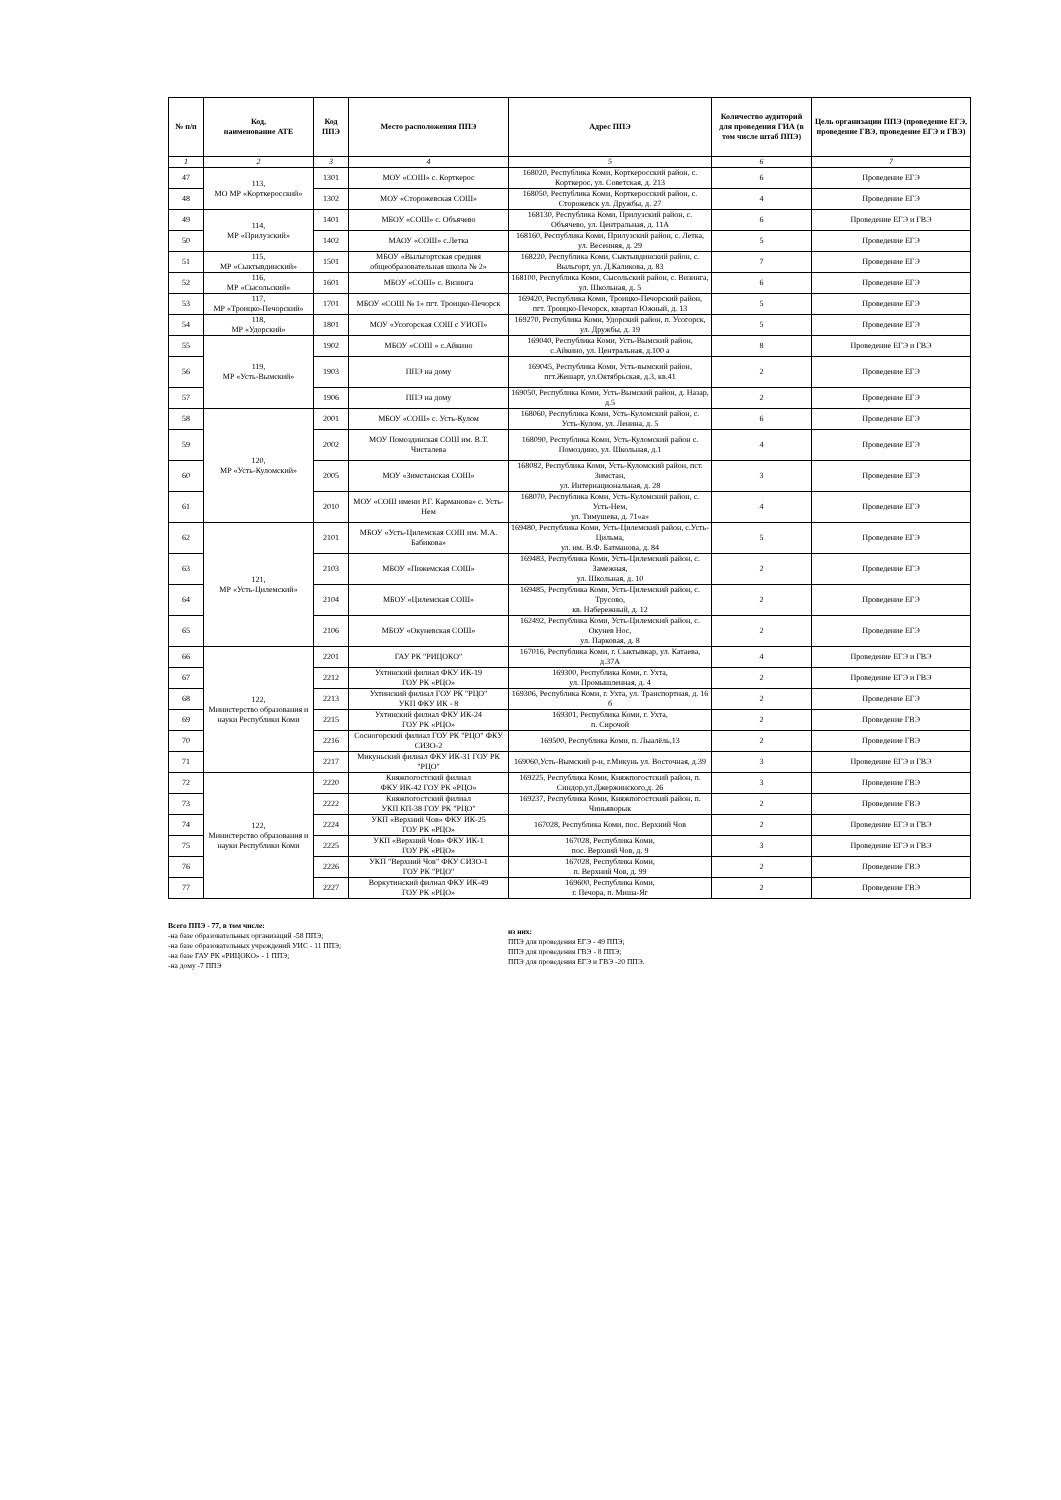| № п/п | Код, наименование АТЕ | Код ППЭ | Место расположения ППЭ | Адрес ППЭ | Количество аудиторий для проведения ГИА (в том числе штаб ППЭ) | Цель организации ППЭ (проведение ЕГЭ, проведение ГВЭ, проведение ЕГЭ и ГВЭ) |
| --- | --- | --- | --- | --- | --- | --- |
| 1 | 2 | 3 | 4 | 5 | 6 | 7 |
| 47 | 113, МО МР «Корткеросский» | 1301 | МОУ «СОШ» с. Корткерос | 168020, Республика Коми, Корткеросский район, с. Корткерос, ул. Советская, д. 213 | 6 | Проведение ЕГЭ |
| 48 | | 1302 | МОУ «Сторожевская СОШ» | 168050, Республика Коми, Корткеросский район, с. Сторожевск ул. Дружбы, д. 27 | 4 | Проведение ЕГЭ |
| 49 | 114, МР «Прилузский» | 1401 | МБОУ «СОШ» с. Объячево | 168130, Республика Коми, Прилузский район, с. Объячево, ул. Центральная, д. 11А | 6 | Проведение ЕГЭ и ГВЭ |
| 50 | | 1402 | МАОУ «СОШ» с.Летка | 168160, Республика Коми, Прилузский район, с. Летка, ул. Весенняя, д. 29 | 5 | Проведение ЕГЭ |
| 51 | 115, МР «Сыктывдинский» | 1501 | МБОУ «Выльгортская средняя общеобразовательная школа № 2» | 168220, Республика Коми, Сыктывдинский район, с. Выльгорт, ул. Д.Каликова, д. 83 | 7 | Проведение ЕГЭ |
| 52 | 116, МР «Сысольский» | 1601 | МБОУ «СОШ» с. Визинга | 168100, Республика Коми, Сысольский район, с. Визинга, ул. Школьная, д. 5 | 6 | Проведение ЕГЭ |
| 53 | 117, МР «Троицко-Печорский» | 1701 | МБОУ «СОШ № 1» пгт. Троицко-Печорск | 169420, Республика Коми, Троицко-Печорский район, пгт. Троицко-Печорск, квартал Южный, д. 13 | 5 | Проведение ЕГЭ |
| 54 | 118, МР «Удорский» | 1801 | МОУ «Усогорская СОШ с УИОП» | 169270, Республика Коми, Удорский район, п. Усогорск, ул. Дружбы, д. 19 | 5 | Проведение ЕГЭ |
| 55 | 119, МР «Усть-Вымский» | 1902 | МБОУ «СОШ » с.Айкино | 169040, Республика Коми, Усть-Вымский район, с.Айкино, ул. Центральная, д.100 а | 8 | Проведение ЕГЭ и ГВЭ |
| 56 | | 1903 | ППЭ на дому | 169045, Республика Коми, Усть-вымский район, пгт.Жешарт, ул.Октябрьская, д.3, кв.41 | 2 | Проведение ЕГЭ |
| 57 | | 1906 | ППЭ на дому | 169050, Республика Коми, Усть-Вымский район, д. Назар, д.5 | 2 | Проведение ЕГЭ |
| 58 | 120, МР «Усть-Куломский» | 2001 | МБОУ «СОШ» с. Усть-Кулом | 168060, Республика Коми, Усть-Куломский район, с. Усть-Кулом, ул. Ленина, д. 5 | 6 | Проведение ЕГЭ |
| 59 | | 2002 | МОУ Помоздинская СОШ им. В.Т. Чисталева | 168090, Республика Коми, Усть-Куломский район с. Помоздино, ул. Школьная, д.1 | 4 | Проведение ЕГЭ |
| 60 | | 2005 | МОУ «Зимстанская СОШ» | 168082, Республика Коми, Усть-Куломский район, пст. Зимстан, ул. Интернациональная, д. 28 | 3 | Проведение ЕГЭ |
| 61 | | 2010 | МОУ «СОШ имени Р.Г. Карманова» с. Усть-Нем | 168070, Республика Коми, Усть-Куломский район, с. Усть-Нем, ул. Тимушева, д. 71«а» | 4 | Проведение ЕГЭ |
| 62 | 121, МР «Усть-Цилемский» | 2101 | МБОУ «Усть-Цилемская СОШ им. М.А. Бабикова» | 169480, Республика Коми, Усть-Цилемский район, с.Усть-Цильма, ул. им. В.Ф. Батманова, д. 84 | 5 | Проведение ЕГЭ |
| 63 | | 2103 | МБОУ «Пижемская СОШ» | 169483, Республика Коми, Усть-Цилемский район, с. Замежная, ул. Школьная, д. 10 | 2 | Проведение ЕГЭ |
| 64 | | 2104 | МБОУ «Цилемская СОШ» | 169485, Республика Коми, Усть-Цилемский район, с. Трусово, кв. Набережный, д. 12 | 2 | Проведение ЕГЭ |
| 65 | | 2106 | МБОУ «Окуневская СОШ» | 162492, Республика Коми, Усть-Цилемский район, с. Окунев Нос, ул. Парковая, д. 8 | 2 | Проведение ЕГЭ |
| 66 | 122, Министерство образования и науки Республики Коми | 2201 | ГАУ РК "РИЦОКО" | 167016, Республика Коми, г. Сыктывкар, ул. Катаева, д.37А | 4 | Проведение ЕГЭ и ГВЭ |
| 67 | | 2212 | Ухтинский филиал ФКУ ИК-19 ГОУ РК «РЦО» | 169300, Республика Коми, г. Ухта, ул. Промышленная, д. 4 | 2 | Проведение ЕГЭ и ГВЭ |
| 68 | | 2213 | Ухтинский филиал ГОУ РК "РЦО" УКП ФКУ ИК - 8 | 169306, Республика Коми, г. Ухта, ул. Транспортная, д. 16 б | 2 | Проведение ЕГЭ |
| 69 | | 2215 | Ухтинский филиал ФКУ ИК-24 ГОУ РК «РЦО» | 169301, Республика Коми, г. Ухта, п. Сирочой | 2 | Проведение ГВЭ |
| 70 | | 2216 | Сосногорский филиал ГОУ РК "РЦО" ФКУ СИЗО-2 | 169500, Республика Коми, п. Лыалёль,13 | 2 | Проведение ГВЭ |
| 71 | | 2217 | Микуньский филиал ФКУ ИК-31 ГОУ РК "РЦО" | 169060,Усть-Вымский р-н, г.Микунь ул. Восточная, д.39 | 3 | Проведение ЕГЭ и ГВЭ |
| 72 | 122, Министерство образования и науки Республики Коми | 2220 | Княжпогостский филиал ФКУ ИК-42 ГОУ РК «РЦО» | 169225, Республика Коми, Княжпогостский район, п. Синдор,ул.Джержинского,д. 26 | 3 | Проведение ГВЭ |
| 73 | | 2222 | Княжпогостский филиал УКП КП-38 ГОУ РК "РЦО" | 169237, Республика Коми, Княжпогостский район, п. Чиньяворык | 2 | Проведение ГВЭ |
| 74 | | 2224 | УКП «Верхний Чов» ФКУ ИК-25 ГОУ РК «РЦО» | 167028, Республика Коми, пос. Верхний Чов | 2 | Проведение ЕГЭ и ГВЭ |
| 75 | | 2225 | УКП «Верхний Чов» ФКУ ИК-1 ГОУ РК «РЦО» | 167028, Республика Коми, пос. Верхний Чов, д. 9 | 3 | Проведение ЕГЭ и ГВЭ |
| 76 | | 2226 | УКП "Верхний Чов" ФКУ СИЗО-1 ГОУ РК "РЦО" | 167028, Республика Коми, п. Верхний Чов, д. 99 | 2 | Проведение ГВЭ |
| 77 | | 2227 | Воркутинский филиал ФКУ ИК-49 ГОУ РК «РЦО» | 169600, Республика Коми, г. Печора, п. Миша-Яг | 2 | Проведение ГВЭ |
Всего ППЭ - 77, в том числе:
-на базе образовательных организаций -58 ППЭ;
-на базе образовательных учреждений УИС - 11 ППЭ;
-на базе ГАУ РК «РИЦОКО» - 1 ППЭ;
-на дому -7 ППЭ
из них:
ППЭ для проведения ЕГЭ - 49 ППЭ;
ППЭ для проведения ГВЭ - 8 ППЭ;
ППЭ для проведения ЕГЭ и ГВЭ -20 ППЭ.